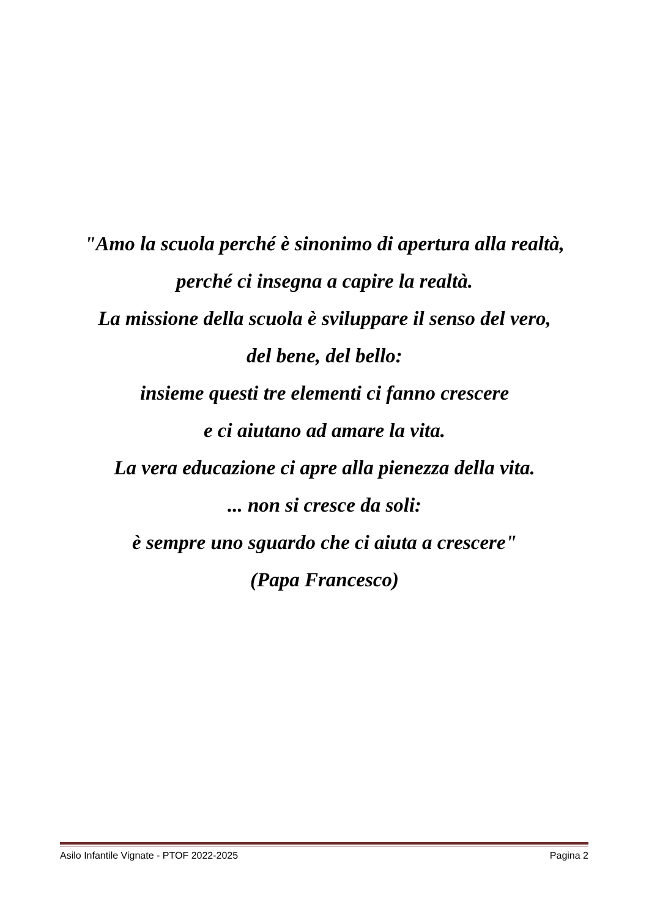"Amo la scuola perché è sinonimo di apertura alla realtà,
perché ci insegna a capire la realtà.
La missione della scuola è sviluppare il senso del vero,
del bene, del bello:
insieme questi tre elementi ci fanno crescere
e ci aiutano ad amare la vita.
La vera educazione ci apre alla pienezza della vita.
... non si cresce da soli:
è sempre uno sguardo che ci aiuta a crescere"
(Papa Francesco)
Asilo Infantile Vignate - PTOF 2022-2025 Pagina 2